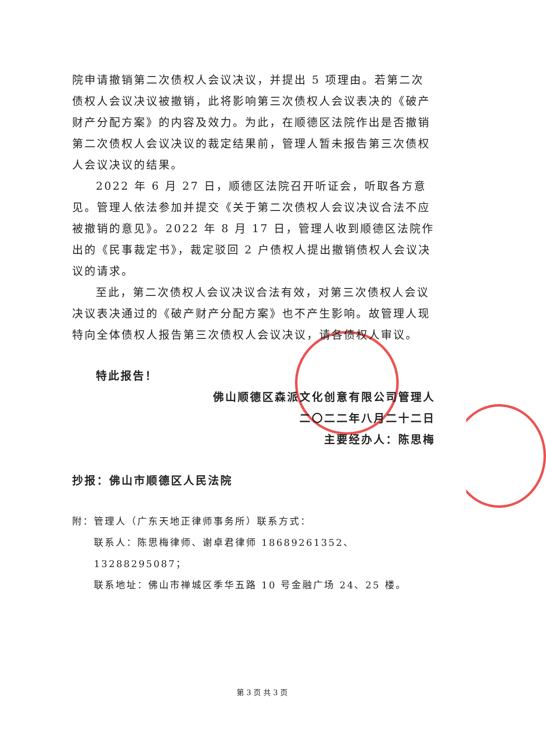院申请撤销第二次债权人会议决议，并提出 5 项理由。若第二次债权人会议决议被撤销，此将影响第三次债权人会议表决的《破产财产分配方案》的内容及效力。为此，在顺德区法院作出是否撤销第二次债权人会议决议的裁定结果前，管理人暂未报告第三次债权人会议决议的结果。
2022 年 6 月 27 日，顺德区法院召开听证会，听取各方意见。管理人依法参加并提交《关于第二次债权人会议决议合法不应被撤销的意见》。2022 年 8 月 17 日，管理人收到顺德区法院作出的《民事裁定书》，裁定驳回 2 户债权人提出撤销债权人会议决议的请求。
至此，第二次债权人会议决议合法有效，对第三次债权人会议决议表决通过的《破产财产分配方案》也不产生影响。故管理人现特向全体债权人报告第三次债权人会议决议，请各债权人审议。
特此报告！
佛山顺德区森派文化创意有限公司管理人
二〇二二年八月二十二日
主要经办人：陈思梅
抄报：佛山市顺德区人民法院
附：管理人（广东天地正律师事务所）联系方式：
联系人：陈思梅律师、谢卓君律师 18689261352、13288295087；
联系地址：佛山市禅城区季华五路 10 号金融广场 24、25 楼。
第 3 页 共 3 页